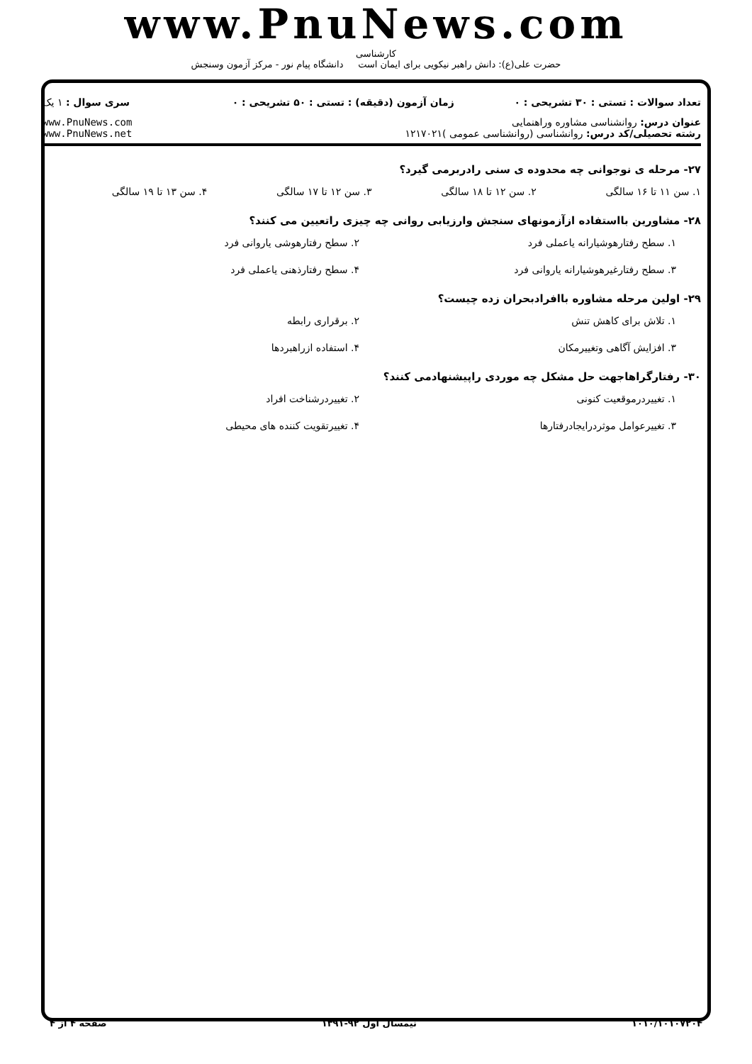www.PnuNews.com
کارشناسی
حضرت علی(ع): دانش راهبر نیکویی برای ایمان است دانشگاه پیام نور - مرکز آزمون وسنجش
| تعداد سوالات : تستی : ۳۰ تشریحی : ۰ | زمان آزمون (دقیقه) : تستی : ۵۰ تشریحی : ۰ | سری سوال : ۱ یک |
| عنوان درس: روانشناسی مشاوره وراهنمایی رشته تحصیلی/کد درس: روانشناسی (روانشناسی عمومی )۱۲۱۷۰۲۱ | | www.PnuNews.com www.PnuNews.net |
۲۷- مرحله ی نوجوانی چه محدوده ی سنی رادربرمی گیرد؟
۱. سن ۱۱ تا ۱۶ سالگی ۲. سن ۱۲ تا ۱۸ سالگی ۳. سن ۱۲ تا ۱۷ سالگی ۴. سن ۱۳ تا ۱۹ سالگی
۲۸- مشاورین بااستفاده ازآزمونهای سنجش وارزیابی روانی چه چیزی راتعیین می کنند؟
۱. سطح رفتارهوشیارانه یاعملی فرد ۲. سطح رفتارهوشی یاروانی فرد ۳. سطح رفتارغیرهوشیارانه یاروانی فرد ۴. سطح رفتارذهنی یاعملی فرد
۲۹- اولین مرحله مشاوره باافرادبحران زده چیست؟
۱. تلاش برای کاهش تنش ۲. برقراری رابطه ۳. افزایش آگاهی وتغییرمکان ۴. استفاده ازراهبردها
۳۰- رفتارگراهاجهت حل مشکل چه موردی راپیشنهادمی کنند؟
۱. تغییردرموقعیت کنونی ۲. تغییردرشناخت افراد ۳. تغییرعوامل موثردرایجادرفتارها ۴. تغییرتقویت کننده های محیطی
۱۰۱۰/۱۰۱۰۷۲۰۴ نیمسال اول ۹۲-۱۳۹۱ صفحه ۴ از ۴